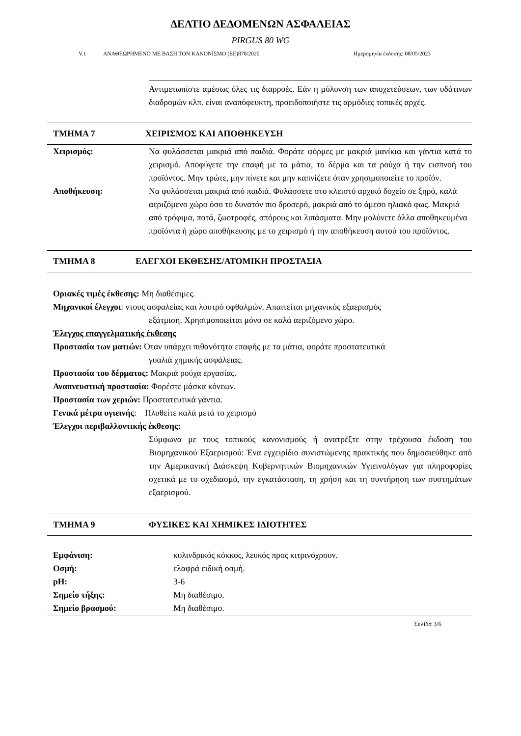ΔΕΛΤΙΟ ΔΕΔΟΜΕΝΩΝ ΑΣΦΑΛΕΙΑΣ
PIRGUS 80 WG
V.1 ΑΝΑΘΕΩΡΗΜΕΝΟ ΜΕ ΒΑΣΗ ΤΟΝ ΚΑΝΟΝΙΣΜΟ (ΕΕ)878/2020 Ημερομηνία έκδοσης: 08/05/2023
Αντιμετωπίστε αμέσως όλες τις διαρροές. Εάν η μόλυνση των αποχετεύσεων, των υδάτινων διαδρομών κλπ. είναι αναπόφευκτη, προειδοποιήστε τις αρμόδιες τοπικές αρχές.
ΤΜΗΜΑ 7 ΧΕΙΡΙΣΜΟΣ ΚΑΙ ΑΠΟΘΗΚΕΥΣΗ
Χειρισμός: Να φυλάσσεται μακριά από παιδιά. Φοράτε φόρμες με μακριά μανίκια και γάντια κατά το χειρισμό. Αποφύγετε την επαφή με τα μάτια, το δέρμα και τα ρούχα ή την εισπνοή του προϊόντος. Μην τρώτε, μην πίνετε και μην καπνίζετε όταν χρησιμοποιείτε το προϊόν.
Αποθήκευση: Να φυλάσσεται μακριά από παιδιά. Φυλάσσετε στο κλειστό αρχικό δοχείο σε ξηρό, καλά αεριζόμενο χώρο όσο το δυνατόν πιο δροσερό, μακριά από το άμεσο ηλιακό φως. Μακριά από τρόφιμα, ποτά, ζωοτροφές, σπόρους και λιπάσματα. Μην μολύνετε άλλα αποθηκευμένα προϊόντα ή χώρο αποθήκευσης με το χειρισμό ή την αποθήκευση αυτού του προϊόντος.
ΤΜΗΜΑ 8 ΕΛΕΓΧΟΙ ΕΚΘΕΣΗΣ/ΑΤΟΜΙΚΗ ΠΡΟΣΤΑΣΙΑ
Οριακές τιμές έκθεσης: Μη διαθέσιμες.
Μηχανικοί έλεγχοι: ντους ασφαλείας και λουτρό οφθαλμών. Απαιτείται μηχανικός εξαερισμός
εξάτμιση. Χρησιμοποιείται μόνο σε καλά αεριζόμενο χώρο.
Έλεγχος επαγγελματικής έκθεσης
Προστασία των ματιών: Όταν υπάρχει πιθανότητα επαφής με τα μάτια, φοράτε προστατευτικά
γυαλιά χημικής ασφάλειας.
Προστασία του δέρματος: Μακριά ρούχα εργασίας.
Αναπνευστική προστασία: Φορέστε μάσκα κόνεων.
Προστασία των χεριών: Προστατευτικά γάντια.
Γενικά μέτρα υγιεινής: Πλυθείτε καλά μετά το χειρισμό
Έλεγχοι περιβαλλοντικής έκθεσης:
Σύμφωνα με τους τοπικούς κανονισμούς ή ανατρέξτε στην τρέχουσα έκδοση του Βιομηχανικού Εξαερισμού: Ένα εγχειρίδιο συνιστώμενης πρακτικής που δημοσιεύθηκε από την Αμερικανική Διάσκεψη Κυβερνητικών Βιομηχανικών Υγιεινολόγων για πληροφορίες σχετικά με το σχεδιασμό, την εγκατάσταση, τη χρήση και τη συντήρηση των συστημάτων εξαερισμού.
ΤΜΗΜΑ 9 ΦΥΣΙΚΕΣ ΚΑΙ ΧΗΜΙΚΕΣ ΙΔΙΟΤΗΤΕΣ
Εμφάνιση: κυλινδρικός κόκκος, λευκός προς κιτρινόχρουν.
Οσμή: ελαφρά ειδική οσμή.
pH: 3-6
Σημείο τήξης: Μη διαθέσιμο.
Σημείο βρασμού: Μη διαθέσιμο.
Σελίδα 3/6